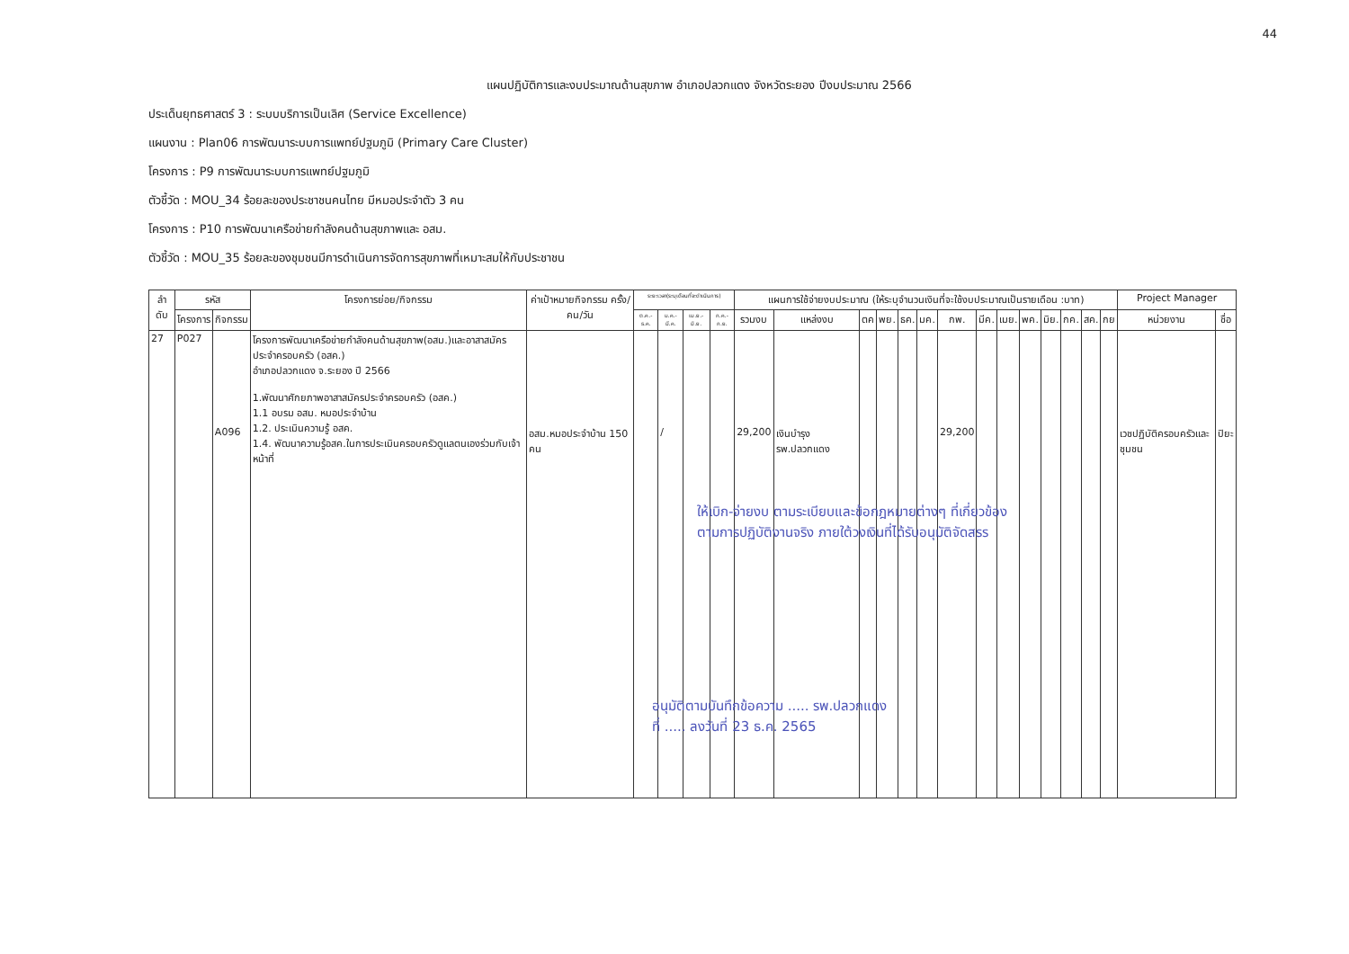44
แผนปฏิบัติการและงบประมาณด้านสุขภาพ อำเภอปลวกแดง จังหวัดระยอง ปีงบประมาณ 2566
ประเด็นยุทธศาสตร์ 3 : ระบบบริการเป็นเลิศ (Service Excellence)
แผนงาน : Plan06 การพัฒนาระบบการแพทย์ปฐมภูมิ (Primary Care Cluster)
โครงการ : P9 การพัฒนาระบบการแพทย์ปฐมภูมิ
ตัวชี้วัด : MOU_34 ร้อยละของประชาชนคนไทย มีหมอประจำตัว 3 คน
โครงการ : P10 การพัฒนาเครือข่ายกำลังคนด้านสุขภาพและ อสม.
ตัวชี้วัด : MOU_35 ร้อยละของชุมชนมีการดำเนินการจัดการสุขภาพที่เหมาะสมให้กับประชาชน
| ลำ ดับ | รหัส | | โครงการย่อย/กิจกรรม | ค่าเป้าหมายกิจกรรม ครั้ง/คน/วัน | ระยะเวลา(ระบุเดือนที่จะดำเนินการ) | | | | แผนการใช้จ่ายงบประมาณ (ให้ระบุจำนวนเงินที่จะใช้งบประมาณเป็นรายเดือน :บาท) | | | | | | | | | | | | | | Project Manager | |
| --- | --- | --- | --- | --- | --- | --- | --- | --- | --- | --- | --- | --- | --- | --- | --- | --- | --- | --- | --- | --- | --- | --- | --- | --- |
| | โครงการ | กิจกรรม | | | ต.ค.-ธ.ค. | ม.ค.-มี.ค. | เม.ย.-มิ.ย. | ก.ค.-ก.ย. | รวมงบ | แหล่งงบ | ตค | พย. | ธค. | มค. | กพ. | มีค. | เมย. | พค. | มิย. | กค. | สค. | กย | หน่วยงาน | ชื่อ |
| 27 | P027 | A096 | โครงการพัฒนาเครือข่ายกำลังคนด้านสุขภาพ(อสม.)และอาสาสมัครประจำครอบครัว (อสค.) อำเภอปลวกแดง จ.ระยอง ปี 2566 1.พัฒนาศักยภาพอาสาสมัครประจำครอบครัว (อสค.) 1.1 อบรม อสม. หมอประจำบ้าน 1.2. ประเมินความรู้ อสค. 1.4. พัฒนาความรู้อสค.ในการประเมินครอบครัวดูแลตนเองร่วมกับเจ้าหน้าที่ | อสม.หมอประจำบ้าน 150 คน | | / | | | 29,200 | เงินบำรุง รพ.ปลวกแดง | | | | | 29,200 | | | | | | | | เวชปฏิบัติครอบครัวและชุมชน | ปิยะ |
ให้เบิก-จ่ายงบ ตามระเบียบและข้อกฎหมายต่างๆ ที่เกี่ยวข้อง
ตามการปฏิบัติงานจริง ภายใต้วงเงินที่ได้รับอนุมัติจัดสรร
อนุมัติตามบันทึกข้อความ ..... รพ.ปลวกแดง
ที่ ..... ลงวันที่ 23 ธ.ค. 2565